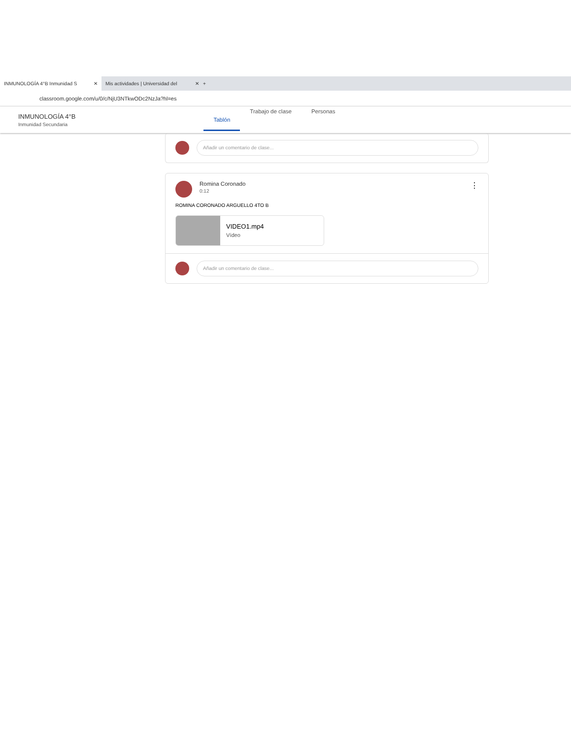INMUNOLOGÍA 4°B Inmunidad S ✕
Mis actividades | Universidad del ✕
+
classroom.google.com/u/0/c/NjU3NTkwODc2NzJa?hl=es
INMUNOLOGÍA 4°B
Inmunidad Secundaria
Tablón Trabajo de clase Personas
Añadir un comentario de clase...
Romina Coronado
0:12
⋮
ROMINA CORONADO ARGUELLO 4TO B
VIDEO1.mp4
Vídeo
Añadir un comentario de clase...